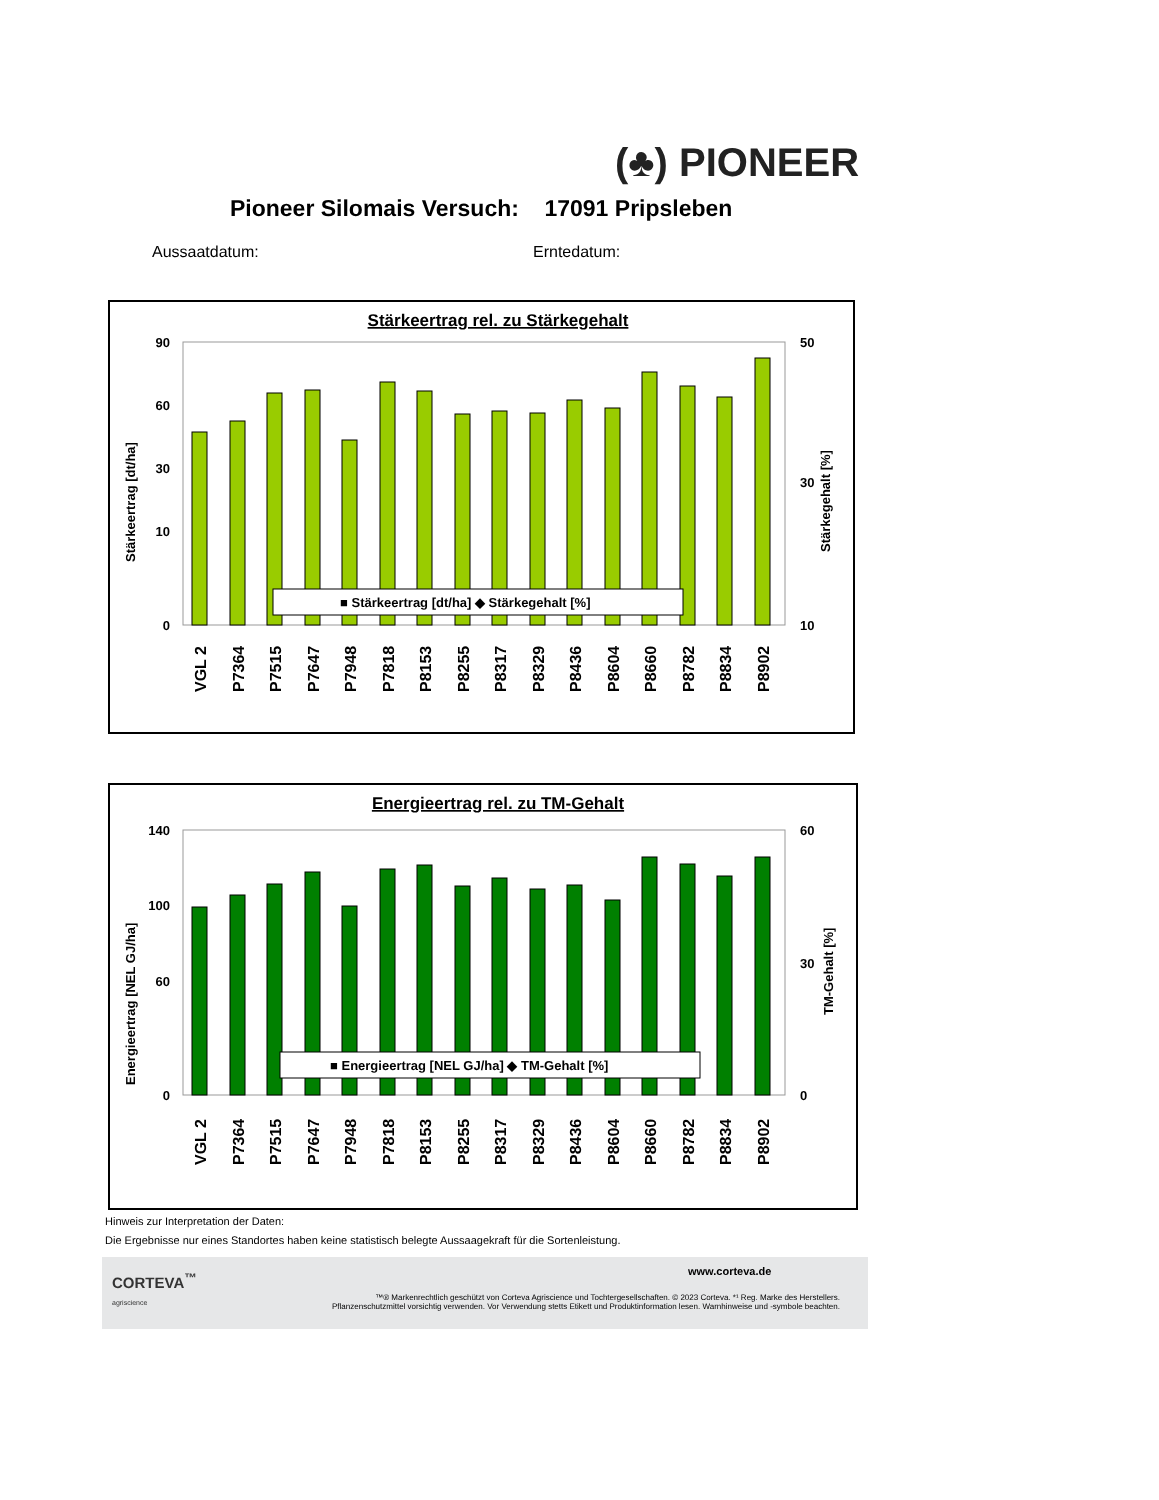(♣) PIONEER
Pioneer Silomais Versuch: 17091 Pripsleben
Aussaatdatum: Erntedatum:
Stärkeertrag rel. zu Stärkegehalt
90
60
30
10
0
50
30
10
Stärkeertrag [dt/ha]
Stärkegehalt [%]
■ Stärkeertrag [dt/ha] ◆ Stärkegehalt [%]
VGL 2
P7364
P7515
P7647
P7948
P7818
P8153
P8255
P8317
P8329
P8436
P8604
P8660
P8782
P8834
P8902
Energieertrag rel. zu TM-Gehalt
140
100
60
0
60
30
0
Energieertrag [NEL GJ/ha]
TM-Gehalt [%]
■ Energieertrag [NEL GJ/ha] ◆ TM-Gehalt [%]
VGL 2
P7364
P7515
P7647
P7948
P7818
P8153
P8255
P8317
P8329
P8436
P8604
P8660
P8782
P8834
P8902
Hinweis zur Interpretation der Daten:
Die Ergebnisse nur eines Standortes haben keine statistisch belegte Aussaagekraft für die Sortenleistung.
CORTEVA<sup>™</sup>
agriscience
www.corteva.de
™® Markenrechtlich geschützt von Corteva Agriscience und Tochtergesellschaften. © 2023 Corteva. *¹ Reg. Marke des Herstellers.
Pflanzenschutzmittel vorsichtig verwenden. Vor Verwendung stetts Etikett und Produktinformation lesen. Warnhinweise und -symbole beachten.